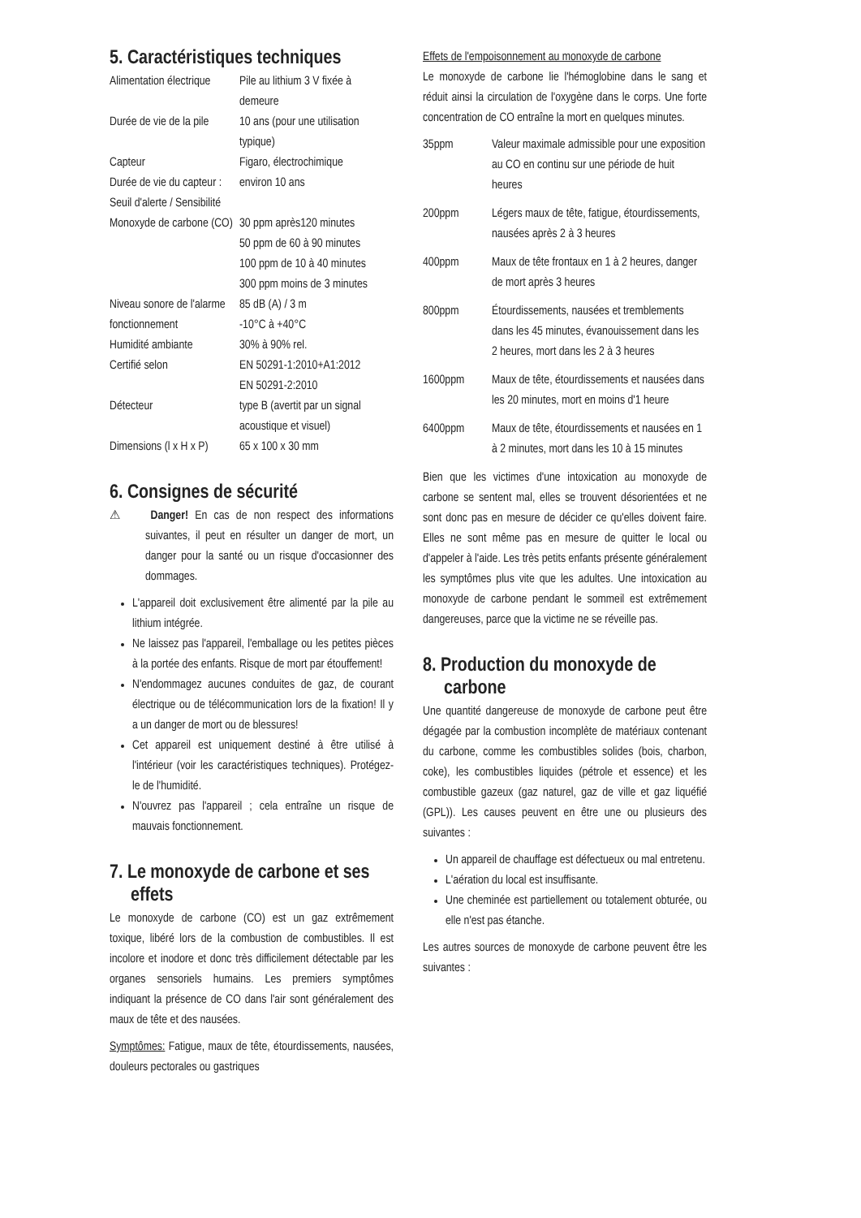5. Caractéristiques techniques
| Alimentation électrique | Pile au lithium 3 V fixée à demeure |
| Durée de vie de la pile | 10 ans (pour une utilisation typique) |
| Capteur | Figaro, électrochimique |
| Durée de vie du capteur : | environ 10 ans |
| Seuil d'alerte / Sensibilité | |
| Monoxyde de carbone (CO) | 30 ppm après120 minutes 50 ppm de 60 à 90 minutes 100 ppm de 10 à 40 minutes 300 ppm moins de 3 minutes |
| Niveau sonore de l'alarme | 85 dB (A) / 3 m |
| fonctionnement | -10°C à +40°C |
| Humidité ambiante | 30% à 90% rel. |
| Certifié selon | EN 50291-1:2010+A1:2012 EN 50291-2:2010 |
| Détecteur | type B (avertit par un signal acoustique et visuel) |
| Dimensions (l x H x P) | 65 x 100 x 30 mm |
6. Consignes de sécurité
⚠ Danger! En cas de non respect des informations suivantes, il peut en résulter un danger de mort, un danger pour la santé ou un risque d'occasionner des dommages.
L'appareil doit exclusivement être alimenté par la pile au lithium intégrée.
Ne laissez pas l'appareil, l'emballage ou les petites pièces à la portée des enfants. Risque de mort par étouffement!
N'endommagez aucunes conduites de gaz, de courant électrique ou de télécommunication lors de la fixation! Il y a un danger de mort ou de blessures!
Cet appareil est uniquement destiné à être utilisé à l'intérieur (voir les caractéristiques techniques). Protégez-le de l'humidité.
N'ouvrez pas l'appareil ; cela entraîne un risque de mauvais fonctionnement.
7. Le monoxyde de carbone et ses effets
Le monoxyde de carbone (CO) est un gaz extrêmement toxique, libéré lors de la combustion de combustibles. Il est incolore et inodore et donc très difficilement détectable par les organes sensoriels humains. Les premiers symptômes indiquant la présence de CO dans l'air sont généralement des maux de tête et des nausées.
Symptômes: Fatigue, maux de tête, étourdissements, nausées, douleurs pectorales ou gastriques
Effets de l'empoisonnement au monoxyde de carbone
Le monoxyde de carbone lie l'hémoglobine dans le sang et réduit ainsi la circulation de l'oxygène dans le corps. Une forte concentration de CO entraîne la mort en quelques minutes.
| 35ppm | Valeur maximale admissible pour une exposition au CO en continu sur une période de huit heures |
| 200ppm | Légers maux de tête, fatigue, étourdissements, nausées après 2 à 3 heures |
| 400ppm | Maux de tête frontaux en 1 à 2 heures, danger de mort après 3 heures |
| 800ppm | Étourdissements, nausées et tremblements dans les 45 minutes, évanouissement dans les 2 heures, mort dans les 2 à 3 heures |
| 1600ppm | Maux de tête, étourdissements et nausées dans les 20 minutes, mort en moins d'1 heure |
| 6400ppm | Maux de tête, étourdissements et nausées en 1 à 2 minutes, mort dans les 10 à 15 minutes |
Bien que les victimes d'une intoxication au monoxyde de carbone se sentent mal, elles se trouvent désorientées et ne sont donc pas en mesure de décider ce qu'elles doivent faire. Elles ne sont même pas en mesure de quitter le local ou d'appeler à l'aide. Les très petits enfants présente généralement les symptômes plus vite que les adultes. Une intoxication au monoxyde de carbone pendant le sommeil est extrêmement dangereuses, parce que la victime ne se réveille pas.
8. Production du monoxyde de carbone
Une quantité dangereuse de monoxyde de carbone peut être dégagée par la combustion incomplète de matériaux contenant du carbone, comme les combustibles solides (bois, charbon, coke), les combustibles liquides (pétrole et essence) et les combustible gazeux (gaz naturel, gaz de ville et gaz liquéfié (GPL)). Les causes peuvent en être une ou plusieurs des suivantes :
Un appareil de chauffage est défectueux ou mal entretenu.
L'aération du local est insuffisante.
Une cheminée est partiellement ou totalement obturée, ou elle n'est pas étanche.
Les autres sources de monoxyde de carbone peuvent être les suivantes :